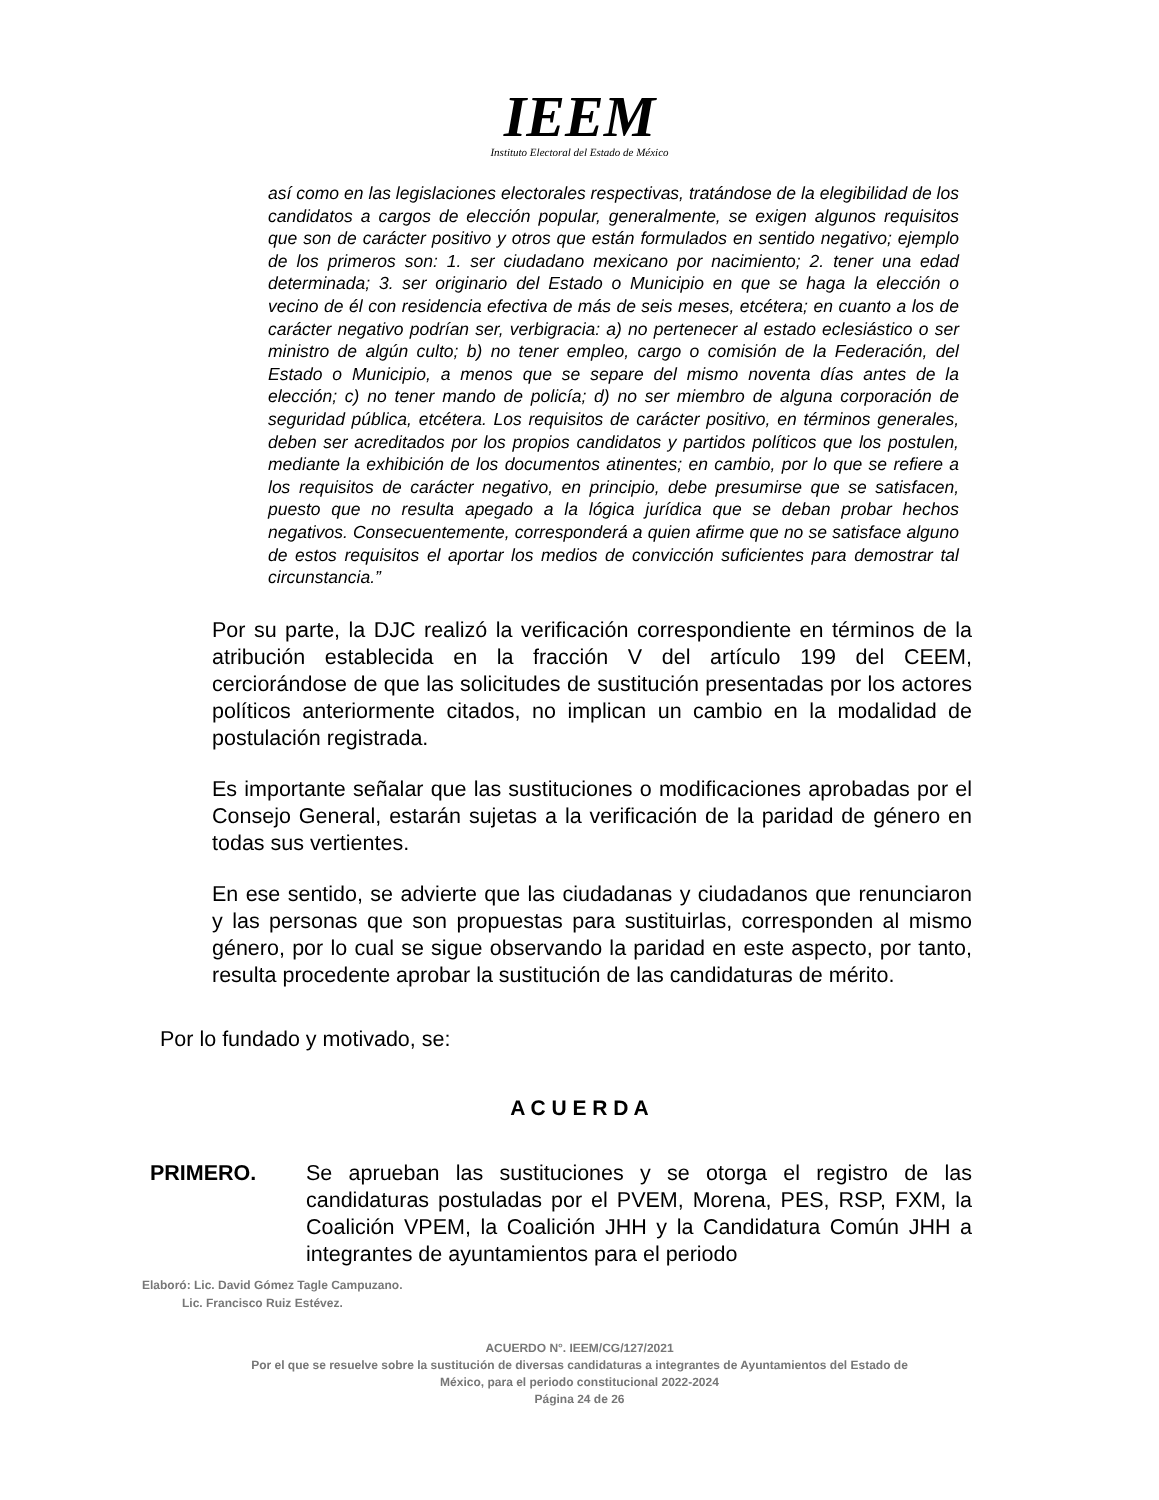IEEM
Instituto Electoral del Estado de México
así como en las legislaciones electorales respectivas, tratándose de la elegibilidad de los candidatos a cargos de elección popular, generalmente, se exigen algunos requisitos que son de carácter positivo y otros que están formulados en sentido negativo; ejemplo de los primeros son: 1. ser ciudadano mexicano por nacimiento; 2. tener una edad determinada; 3. ser originario del Estado o Municipio en que se haga la elección o vecino de él con residencia efectiva de más de seis meses, etcétera; en cuanto a los de carácter negativo podrían ser, verbigracia: a) no pertenecer al estado eclesiástico o ser ministro de algún culto; b) no tener empleo, cargo o comisión de la Federación, del Estado o Municipio, a menos que se separe del mismo noventa días antes de la elección; c) no tener mando de policía; d) no ser miembro de alguna corporación de seguridad pública, etcétera. Los requisitos de carácter positivo, en términos generales, deben ser acreditados por los propios candidatos y partidos políticos que los postulen, mediante la exhibición de los documentos atinentes; en cambio, por lo que se refiere a los requisitos de carácter negativo, en principio, debe presumirse que se satisfacen, puesto que no resulta apegado a la lógica jurídica que se deban probar hechos negativos. Consecuentemente, corresponderá a quien afirme que no se satisface alguno de estos requisitos el aportar los medios de convicción suficientes para demostrar tal circunstancia.”
Por su parte, la DJC realizó la verificación correspondiente en términos de la atribución establecida en la fracción V del artículo 199 del CEEM, cerciorándose de que las solicitudes de sustitución presentadas por los actores políticos anteriormente citados, no implican un cambio en la modalidad de postulación registrada.
Es importante señalar que las sustituciones o modificaciones aprobadas por el Consejo General, estarán sujetas a la verificación de la paridad de género en todas sus vertientes.
En ese sentido, se advierte que las ciudadanas y ciudadanos que renunciaron y las personas que son propuestas para sustituirlas, corresponden al mismo género, por lo cual se sigue observando la paridad en este aspecto, por tanto, resulta procedente aprobar la sustitución de las candidaturas de mérito.
Por lo fundado y motivado, se:
A C U E R D A
PRIMERO. Se aprueban las sustituciones y se otorga el registro de las candidaturas postuladas por el PVEM, Morena, PES, RSP, FXM, la Coalición VPEM, la Coalición JHH y la Candidatura Común JHH a integrantes de ayuntamientos para el periodo
Elaboró: Lic. David Gómez Tagle Campuzano.
Lic. Francisco Ruiz Estévez.
ACUERDO N°. IEEM/CG/127/2021
Por el que se resuelve sobre la sustitución de diversas candidaturas a integrantes de Ayuntamientos del Estado de
México, para el periodo constitucional 2022-2024
Página 24 de 26